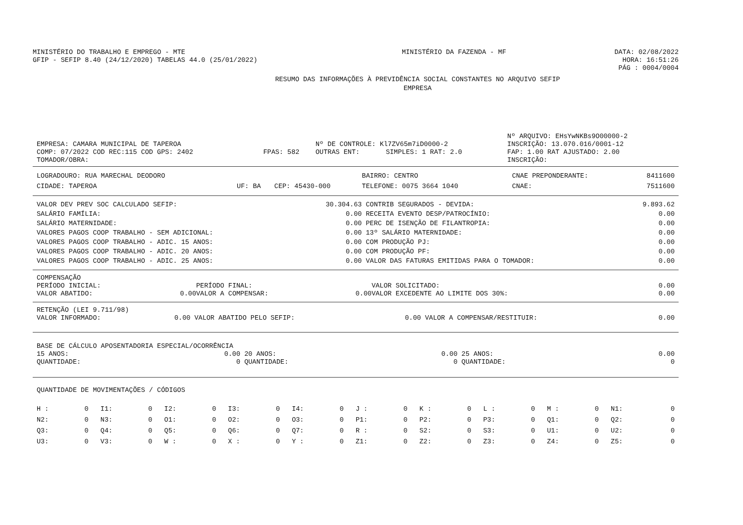| MINISTÉRIO DO TRABALHO E EMPREGO - MTE GFIP - SEFIP 8.40 (24/12/2020) TABELAS 44.0 (25/01/2022) | MINISTÉRIO DA FAZENDA - MF | DATA: 02/08/2022 HORA: 16:51:26 PÁG : 0004/0004 |
RESUMO DAS INFORMAÇÕES À PREVIDÊNCIA SOCIAL CONSTANTES NO ARQUIVO SEFIP
EMPRESA
| | | | | Nº ARQUIVO: EHsYwNKBs9O00000-2 |
| EMPRESA: CAMARA MUNICIPAL DE TAPEROA | | Nº DE CONTROLE: Kl7ZV65m7iD0000-2 | | INSCRIÇÃO: 13.070.016/0001-12 |
| COMP: 07/2022 COD REC:115 COD GPS: 2402 | FPAS: 582 | OUTRAS ENT: | SIMPLES: 1 RAT: 2.0 | FAP: 1.00 RAT AJUSTADO: 2.00 |
| TOMADOR/OBRA: | | | | INSCRIÇÃO: |
| LOGRADOURO: RUA MARECHAL DEODORO | | | BAIRRO: CENTRO | CNAE PREPONDERANTE: | 8411600 |
| CIDADE: TAPEROA | UF: BA | CEP: 45430-000 | TELEFONE: 0075 3664 1040 | CNAE: | 7511600 |
| VALOR DEV PREV SOC CALCULADO SEFIP: | 30.304.63 | CONTRIB SEGURADOS - DEVIDA: | 9.893.62 |
| SALÁRIO FAMÍLIA: | 0.00 | RECEITA EVENTO DESP/PATROCÍNIO: | 0.00 |
| SALÁRIO MATERNIDADE: | 0.00 | PERC DE ISENÇÃO DE FILANTROPIA: | 0.00 |
| VALORES PAGOS COOP TRABALHO - SEM ADICIONAL: | 0.00 | 13º SALÁRIO MATERNIDADE: | 0.00 |
| VALORES PAGOS COOP TRABALHO - ADIC. 15 ANOS: | 0.00 | COM PRODUÇÃO PJ: | 0.00 |
| VALORES PAGOS COOP TRABALHO - ADIC. 20 ANOS: | 0.00 | COM PRODUÇÃO PF: | 0.00 |
| VALORES PAGOS COOP TRABALHO - ADIC. 25 ANOS: | 0.00 | VALOR DAS FATURAS EMITIDAS PARA O TOMADOR: | 0.00 |
COMPENSAÇÃO
| PERÍODO INICIAL: | | PERÍODO FINAL: | | VALOR SOLICITADO: | 0.00 |
| VALOR ABATIDO: | 0.00 | VALOR A COMPENSAR: | 0.00 | VALOR EXCEDENTE AO LIMITE DOS 30%: | 0.00 |
RETENÇÃO (LEI 9.711/98)
| VALOR INFORMADO: | 0.00 | VALOR ABATIDO PELO SEFIP: | 0.00 | VALOR A COMPENSAR/RESTITUIR: | 0.00 |
BASE DE CÁLCULO APOSENTADORIA ESPECIAL/OCORRÊNCIA
| 15 ANOS: | 0.00 | 20 ANOS: | 0.00 | 25 ANOS: | 0.00 |
| QUANTIDADE: | 0 | QUANTIDADE: | 0 | QUANTIDADE: | 0 |
QUANTIDADE DE MOVIMENTAÇÕES / CÓDIGOS
| H : | 0 | I1: | 0 | I2: | 0 | I3: | 0 | I4: | 0 | J : | 0 | K : | 0 | L : | 0 | M : | 0 | N1: | 0 |
| N2: | 0 | N3: | 0 | O1: | 0 | O2: | 0 | O3: | 0 | P1: | 0 | P2: | 0 | P3: | 0 | Q1: | 0 | Q2: | 0 |
| Q3: | 0 | Q4: | 0 | Q5: | 0 | Q6: | 0 | Q7: | 0 | R : | 0 | S2: | 0 | S3: | 0 | U1: | 0 | U2: | 0 |
| U3: | 0 | V3: | 0 | W : | 0 | X : | 0 | Y : | 0 | Z1: | 0 | Z2: | 0 | Z3: | 0 | Z4: | 0 | Z5: | 0 |